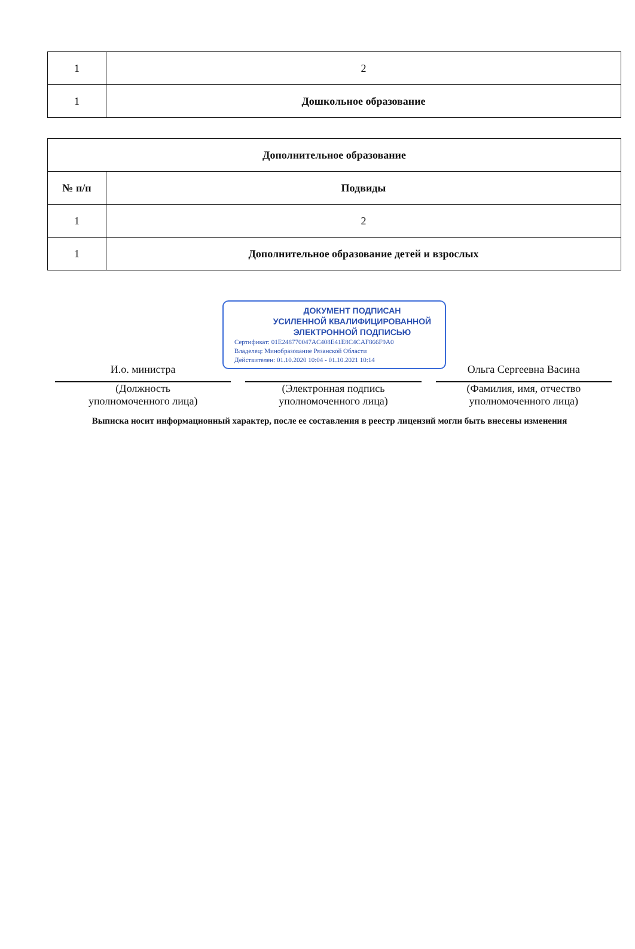| 1 | 2 |
| 1 | Дошкольное образование |
| Дополнительное образование | |
| --- | --- |
| № п/п | Подвиды |
| 1 | 2 |
| 1 | Дополнительное образование детей и взрослых |
ДОКУМЕНТ ПОДПИСАН
УСИЛЕННОЙ КВАЛИФИЦИРОВАННОЙ
ЭЛЕКТРОННОЙ ПОДПИСЬЮ
Сертификат: 01E248770047AC408E41E8C4CAF866F9A0
Владелец: Минобразование Рязанской Области
Действителен: 01.10.2020 10:04 - 01.10.2021 10:14
И.о. министра
(Должность
уполномоченного лица)
(Электронная подпись
уполномоченного лица)
Ольга Сергеевна Васина
(Фамилия, имя, отчество
уполномоченного лица)
Выписка носит информационный характер, после ее составления в реестр лицензий могли быть внесены изменения